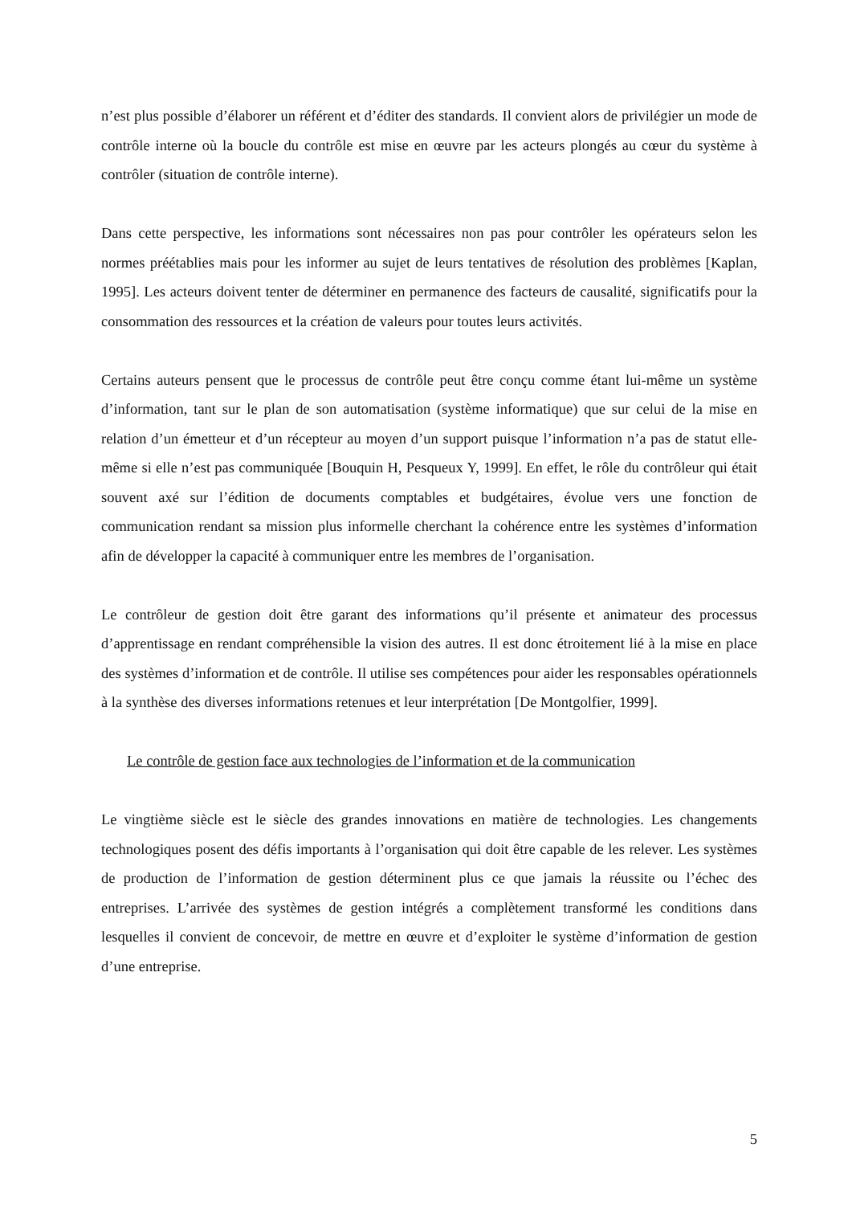n’est plus possible d’élaborer un référent et d’éditer des standards. Il convient alors de privilégier un mode de contrôle interne où la boucle du contrôle est mise en œuvre par les acteurs plongés au cœur du système à contrôler (situation de contrôle interne).
Dans cette perspective, les informations sont nécessaires non pas pour contrôler les opérateurs selon les normes préétablies mais pour les informer au sujet de leurs tentatives de résolution des problèmes [Kaplan, 1995]. Les acteurs doivent tenter de déterminer en permanence des facteurs de causalité, significatifs pour la consommation des ressources et la création de valeurs pour toutes leurs activités.
Certains auteurs pensent que le processus de contrôle peut être conçu comme étant lui-même un système d’information, tant sur le plan de son automatisation (système informatique) que sur celui de la mise en relation d’un émetteur et d’un récepteur au moyen d’un support puisque l’information n’a pas de statut elle-même si elle n’est pas communiquée [Bouquin H, Pesqueux Y, 1999]. En effet, le rôle du contrôleur qui était souvent axé sur l’édition de documents comptables et budgétaires, évolue vers une fonction de communication rendant sa mission plus informelle cherchant la cohérence entre les systèmes d’information afin de développer la capacité à communiquer entre les membres de l’organisation.
Le contrôleur de gestion doit être garant des informations qu’il présente et animateur des processus d’apprentissage en rendant compréhensible la vision des autres. Il est donc étroitement lié à la mise en place des systèmes d’information et de contrôle. Il utilise ses compétences pour aider les responsables opérationnels à la synthèse des diverses informations retenues et leur interprétation [De Montgolfier, 1999].
Le contrôle de gestion face aux technologies de l’information et de la communication
Le vingtième siècle est le siècle des grandes innovations en matière de technologies. Les changements technologiques posent des défis importants à l’organisation qui doit être capable de les relever. Les systèmes de production de l’information de gestion déterminent plus ce que jamais la réussite ou l’échec des entreprises. L’arrivée des systèmes de gestion intégrés a complètement transformé les conditions dans lesquelles il convient de concevoir, de mettre en œuvre et d’exploiter le système d’information de gestion d’une entreprise.
5